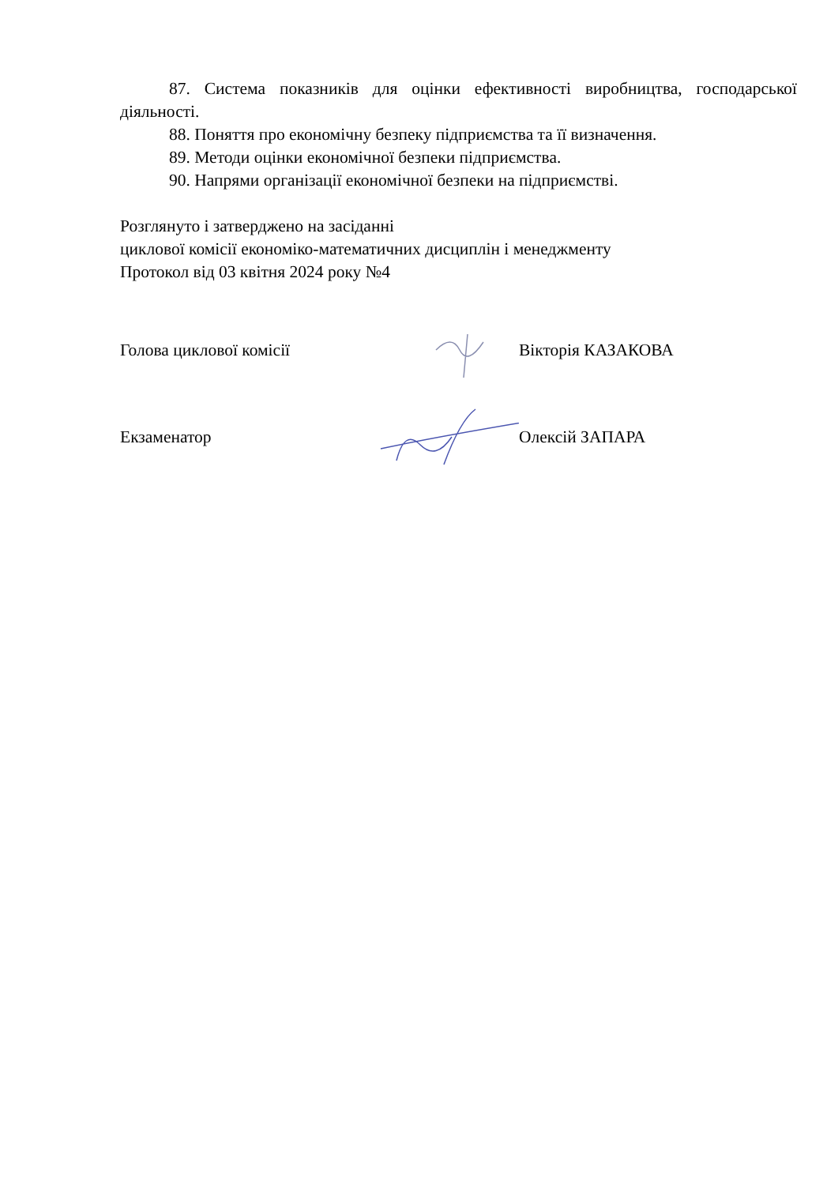87. Система показників для оцінки ефективності виробництва, господарської діяльності.
88. Поняття про економічну безпеку підприємства та її визначення.
89. Методи оцінки економічної безпеки підприємства.
90. Напрями організації економічної безпеки на підприємстві.
Розглянуто і затверджено на засіданні
циклової комісії економіко-математичних дисциплін і менеджменту
Протокол від 03 квітня 2024 року №4
Голова циклової комісії Вікторія КАЗАКОВА
Екзаменатор Олексій ЗАПАРА